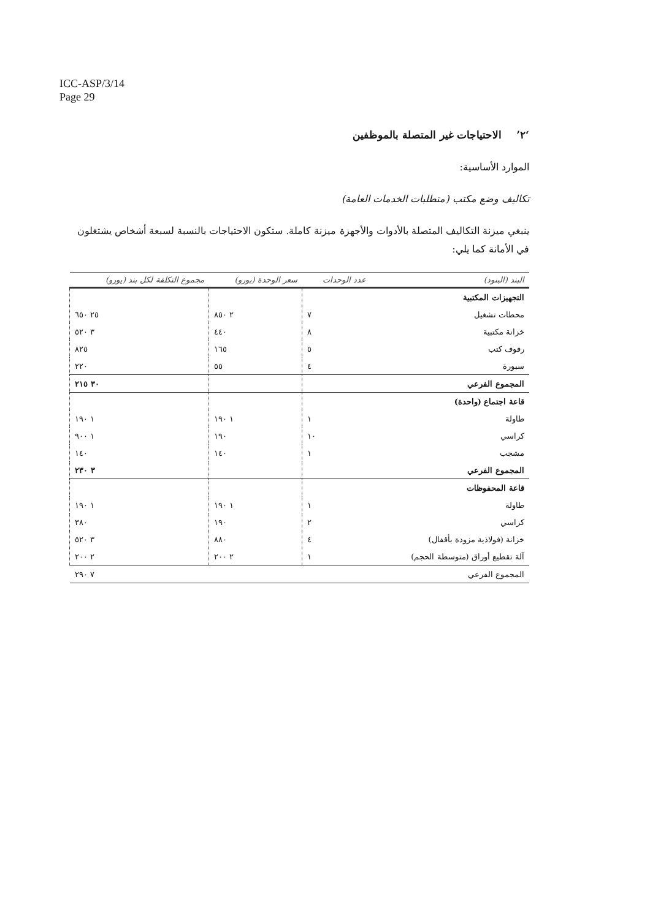ICC-ASP/3/14
Page 29
‘٢’ الاحتياجات غير المتصلة بالموظفين
الموارد الأساسية:
تكاليف وضع مكتب (متطلبات الخدمات العامة)
ينبغي ميزنة التكاليف المتصلة بالأدوات والأجهزة ميزنة كاملة. ستكون الاحتياجات بالنسبة لسبعة أشخاص يشتغلون في الأمانة كما يلي:
| البند (البنود) | عدد الوحدات | سعر الوحدة (يورو) | مجموع التكلفة لكل بند (يورو) |
| --- | --- | --- | --- |
| التجهيزات المكتبية | | | |
| محطات تشغيل | ٧ | ٢ ٨٥٠ | ٢٥ ٦٥٠ |
| خزانة مكتبية | ٨ | ٤٤٠ | ٣ ٥٢٠ |
| رفوف كتب | ٥ | ١٦٥ | ٨٢٥ |
| سبورة | ٤ | ٥٥ | ٢٢٠ |
| المجموع الفرعي | | | ٣٠ ٢١٥ |
| قاعة اجتماع (واحدة) | | | |
| طاولة | ١ | ١ ١٩٠ | ١ ١٩٠ |
| كراسي | ١٠ | ١٩٠ | ١ ٩٠٠ |
| مشجب | ١ | ١٤٠ | ١٤٠ |
| المجموع الفرعي | | | ٣ ٢٣٠ |
| قاعة المحفوظات | | | |
| طاولة | ١ | ١ ١٩٠ | ١ ١٩٠ |
| كراسي | ٢ | ١٩٠ | ٣٨٠ |
| خزانة (فولاذية مزودة بأقفال) | ٤ | ٨٨٠ | ٣ ٥٢٠ |
| آلة تقطيع أوراق (متوسطة الحجم) | ١ | ٢ ٢٠٠ | ٢ ٢٠٠ |
| المجموع الفرعي | | | ٧ ٢٩٠ |